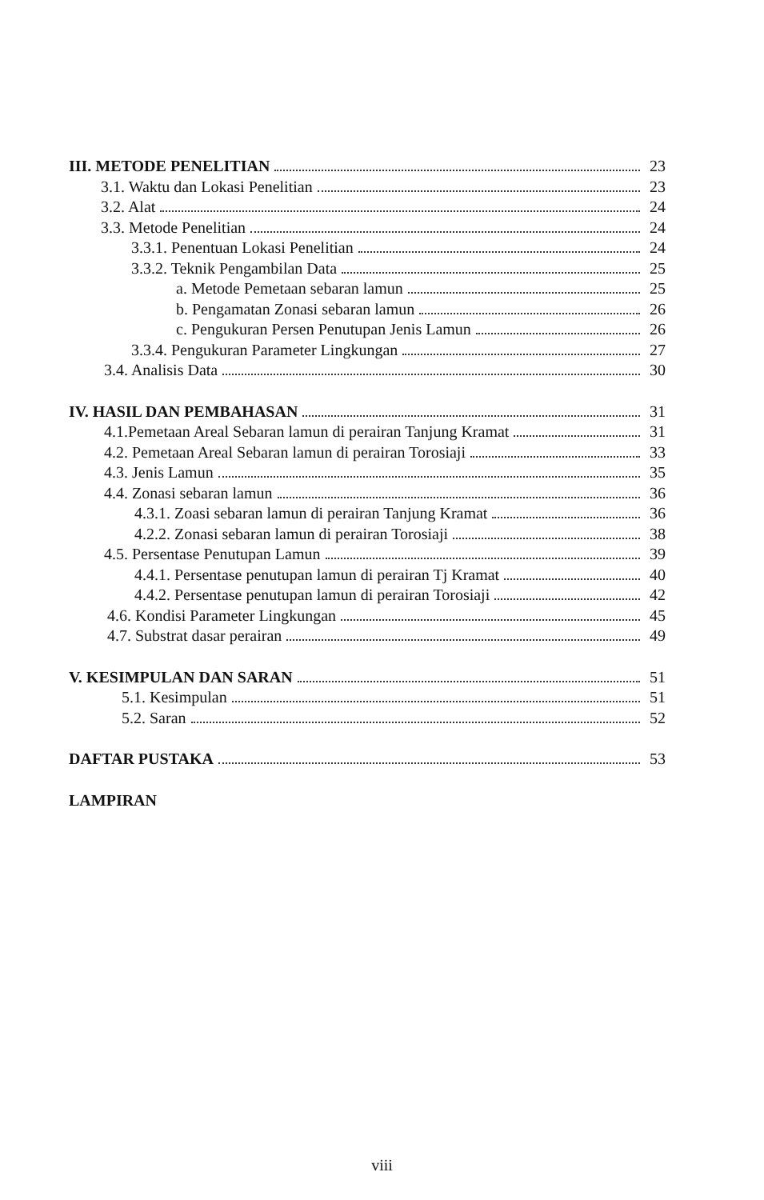III. METODE PENELITIAN 23
3.1. Waktu dan Lokasi Penelitian 23
3.2. Alat 24
3.3. Metode Penelitian 24
3.3.1. Penentuan Lokasi Penelitian 24
3.3.2. Teknik Pengambilan Data 25
a. Metode Pemetaan sebaran lamun 25
b. Pengamatan Zonasi sebaran lamun 26
c. Pengukuran Persen Penutupan Jenis Lamun 26
3.3.4. Pengukuran Parameter Lingkungan 27
3.4. Analisis Data 30
IV. HASIL DAN PEMBAHASAN 31
4.1.Pemetaan Areal Sebaran lamun di perairan Tanjung Kramat 31
4.2. Pemetaan Areal Sebaran lamun di perairan Torosiaji 33
4.3. Jenis Lamun 35
4.4. Zonasi sebaran lamun 36
4.3.1. Zoasi sebaran lamun di perairan Tanjung Kramat 36
4.2.2. Zonasi sebaran lamun di perairan Torosiaji 38
4.5. Persentase Penutupan Lamun 39
4.4.1. Persentase penutupan lamun di perairan Tj Kramat 40
4.4.2. Persentase penutupan lamun di perairan Torosiaji 42
4.6. Kondisi Parameter Lingkungan 45
4.7. Substrat dasar perairan 49
V. KESIMPULAN DAN SARAN 51
5.1. Kesimpulan 51
5.2. Saran 52
DAFTAR PUSTAKA 53
LAMPIRAN
viii